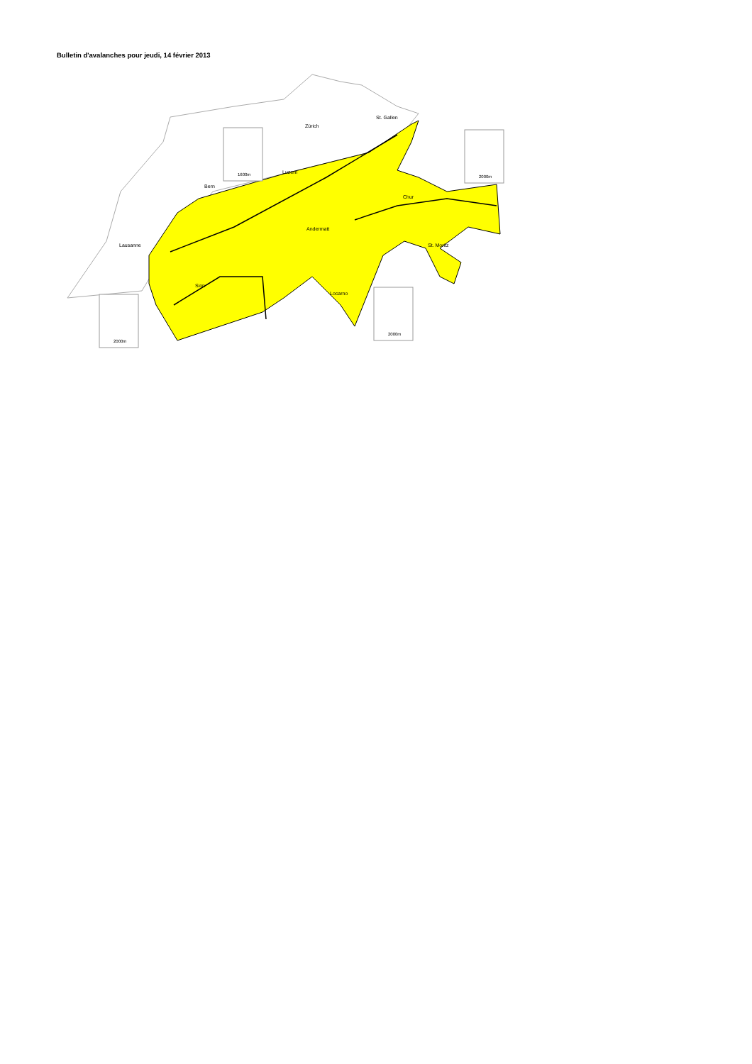Bulletin d'avalanches pour jeudi, 14 février 2013
Zürich
St. Gallen
Luzern
Bern
Chur
Andermatt
Lausanne
St. Moritz
Sion
Locarno
1600m
2000m
2000m
2000m